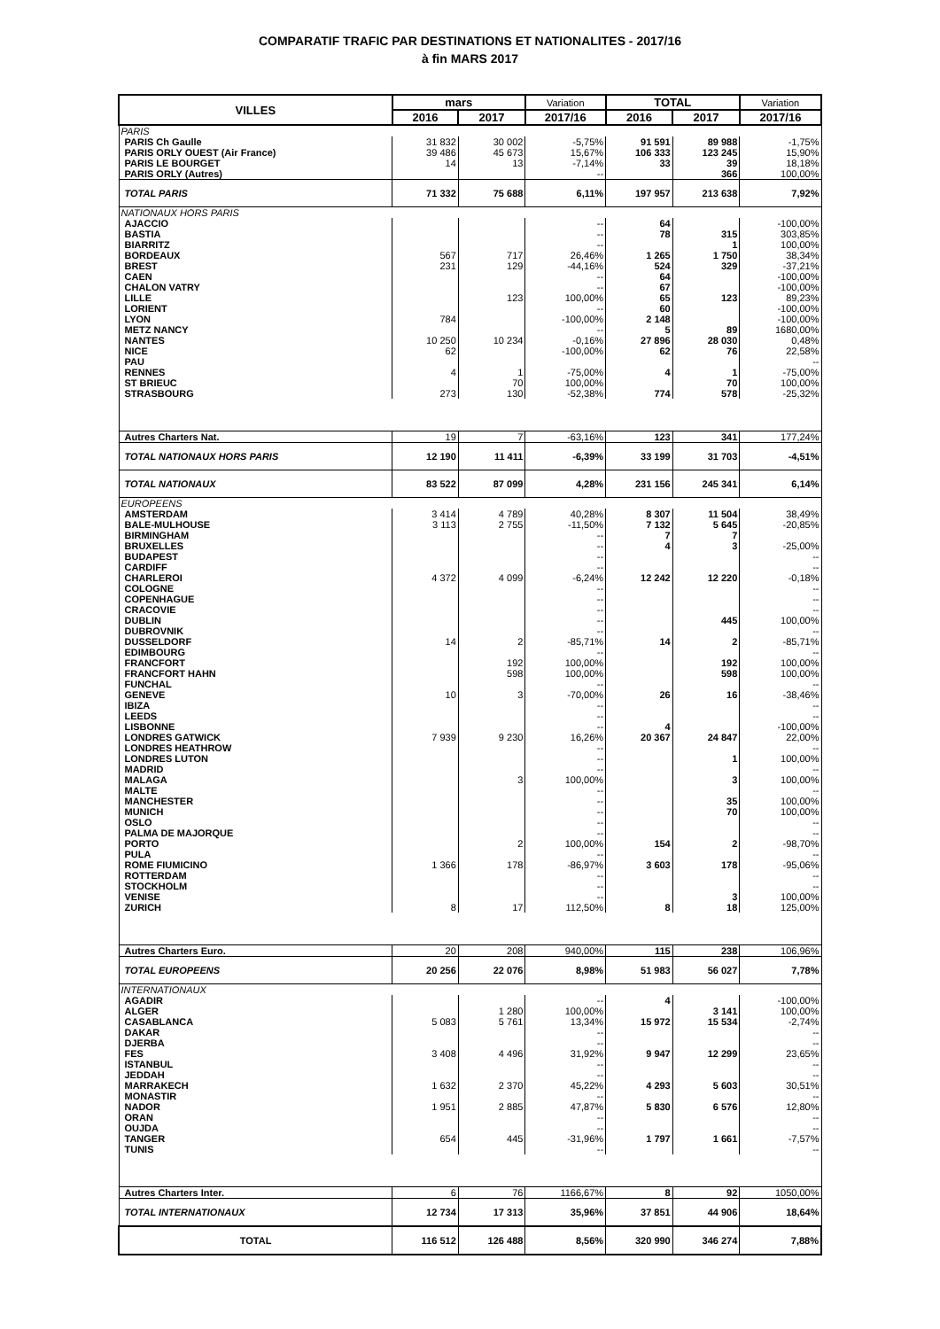COMPARATIF TRAFIC PAR DESTINATIONS ET NATIONALITES - 2017/16
à fin MARS 2017
| VILLES | mars | | Variation | TOTAL | | Variation |
| --- | --- | --- | --- | --- | --- | --- |
| | 2016 | 2017 | 2017/16 | 2016 | 2017 | 2017/16 |
| PARIS | | | | | | |
| PARIS Ch Gaulle | 31 832 | 30 002 | -5,75% | 91 591 | 89 988 | -1,75% |
| PARIS ORLY OUEST (Air France) | 39 486 | 45 673 | 15,67% | 106 333 | 123 245 | 15,90% |
| PARIS LE BOURGET | 14 | 13 | -7,14% | 33 | 39 | 18,18% |
| PARIS ORLY (Autres) | | | -- | | 366 | 100,00% |
| TOTAL PARIS | 71 332 | 75 688 | 6,11% | 197 957 | 213 638 | 7,92% |
| NATIONAUX HORS PARIS | | | | | | |
| AJACCIO | | | -- | 64 | | -100,00% |
| BASTIA | | | -- | 78 | 315 | 303,85% |
| BIARRITZ | | | -- | | 1 | 100,00% |
| BORDEAUX | 567 | 717 | 26,46% | 1 265 | 1 750 | 38,34% |
| BREST | 231 | 129 | -44,16% | 524 | 329 | -37,21% |
| CAEN | | | -- | 64 | | -100,00% |
| CHALON VATRY | | | -- | 67 | | -100,00% |
| LILLE | | 123 | 100,00% | 65 | 123 | 89,23% |
| LORIENT | | | -- | 60 | | -100,00% |
| LYON | 784 | | -100,00% | 2 148 | | -100,00% |
| METZ NANCY | | | -- | 5 | 89 | 1680,00% |
| NANTES | 10 250 | 10 234 | -0,16% | 27 896 | 28 030 | 0,48% |
| NICE | 62 | | -100,00% | 62 | 76 | 22,58% |
| PAU | | | | | | -- |
| RENNES | 4 | 1 | -75,00% | 4 | 1 | -75,00% |
| ST BRIEUC | | 70 | 100,00% | | 70 | 100,00% |
| STRASBOURG | 273 | 130 | -52,38% | 774 | 578 | -25,32% |
| Autres Charters Nat. | 19 | 7 | -63,16% | 123 | 341 | 177,24% |
| TOTAL NATIONAUX HORS PARIS | 12 190 | 11 411 | -6,39% | 33 199 | 31 703 | -4,51% |
| TOTAL NATIONAUX | 83 522 | 87 099 | 4,28% | 231 156 | 245 341 | 6,14% |
| EUROPEENS | | | | | | |
| AMSTERDAM | 3 414 | 4 789 | 40,28% | 8 307 | 11 504 | 38,49% |
| BALE-MULHOUSE | 3 113 | 2 755 | -11,50% | 7 132 | 5 645 | -20,85% |
| BIRMINGHAM | | | -- | 7 | 7 | |
| BRUXELLES | | | -- | 4 | 3 | -25,00% |
| BUDAPEST | | | -- | | | -- |
| CARDIFF | | | -- | | | -- |
| CHARLEROI | 4 372 | 4 099 | -6,24% | 12 242 | 12 220 | -0,18% |
| COLOGNE | | | -- | | | -- |
| COPENHAGUE | | | -- | | | -- |
| CRACOVIE | | | -- | | | -- |
| DUBLIN | | | -- | | 445 | 100,00% |
| DUBROVNIK | | | -- | | | -- |
| DUSSELDORF | 14 | 2 | -85,71% | 14 | 2 | -85,71% |
| EDIMBOURG | | | -- | | | -- |
| FRANCFORT | | 192 | 100,00% | | 192 | 100,00% |
| FRANCFORT HAHN | | 598 | 100,00% | | 598 | 100,00% |
| FUNCHAL | | | -- | | | -- |
| GENEVE | 10 | 3 | -70,00% | 26 | 16 | -38,46% |
| IBIZA | | | -- | | | -- |
| LEEDS | | | -- | | | -- |
| LISBONNE | | | -- | 4 | | -100,00% |
| LONDRES GATWICK | 7 939 | 9 230 | 16,26% | 20 367 | 24 847 | 22,00% |
| LONDRES HEATHROW | | | -- | | | -- |
| LONDRES LUTON | | | -- | | 1 | 100,00% |
| MADRID | | | -- | | | -- |
| MALAGA | | 3 | 100,00% | | 3 | 100,00% |
| MALTE | | | -- | | | -- |
| MANCHESTER | | | -- | | 35 | 100,00% |
| MUNICH | | | -- | | 70 | 100,00% |
| OSLO | | | -- | | | -- |
| PALMA DE MAJORQUE | | | -- | | | -- |
| PORTO | | 2 | 100,00% | 154 | 2 | -98,70% |
| PULA | | | -- | | | -- |
| ROME FIUMICINO | 1 366 | 178 | -86,97% | 3 603 | 178 | -95,06% |
| ROTTERDAM | | | -- | | | -- |
| STOCKHOLM | | | -- | | | -- |
| VENISE | | | -- | | 3 | 100,00% |
| ZURICH | 8 | 17 | 112,50% | 8 | 18 | 125,00% |
| Autres Charters Euro. | 20 | 208 | 940,00% | 115 | 238 | 106,96% |
| TOTAL EUROPEENS | 20 256 | 22 076 | 8,98% | 51 983 | 56 027 | 7,78% |
| INTERNATIONAUX | | | | | | |
| AGADIR | | | -- | 4 | | -100,00% |
| ALGER | | 1 280 | 100,00% | | 3 141 | 100,00% |
| CASABLANCA | 5 083 | 5 761 | 13,34% | 15 972 | 15 534 | -2,74% |
| DAKAR | | | -- | | | -- |
| DJERBA | | | -- | | | -- |
| FES | 3 408 | 4 496 | 31,92% | 9 947 | 12 299 | 23,65% |
| ISTANBUL | | | -- | | | -- |
| JEDDAH | | | -- | | | -- |
| MARRAKECH | 1 632 | 2 370 | 45,22% | 4 293 | 5 603 | 30,51% |
| MONASTIR | | | -- | | | -- |
| NADOR | 1 951 | 2 885 | 47,87% | 5 830 | 6 576 | 12,80% |
| ORAN | | | -- | | | -- |
| OUJDA | | | -- | | | -- |
| TANGER | 654 | 445 | -31,96% | 1 797 | 1 661 | -7,57% |
| TUNIS | | | -- | | | -- |
| Autres Charters Inter. | 6 | 76 | 1166,67% | 8 | 92 | 1050,00% |
| TOTAL INTERNATIONAUX | 12 734 | 17 313 | 35,96% | 37 851 | 44 906 | 18,64% |
| TOTAL | 116 512 | 126 488 | 8,56% | 320 990 | 346 274 | 7,88% |